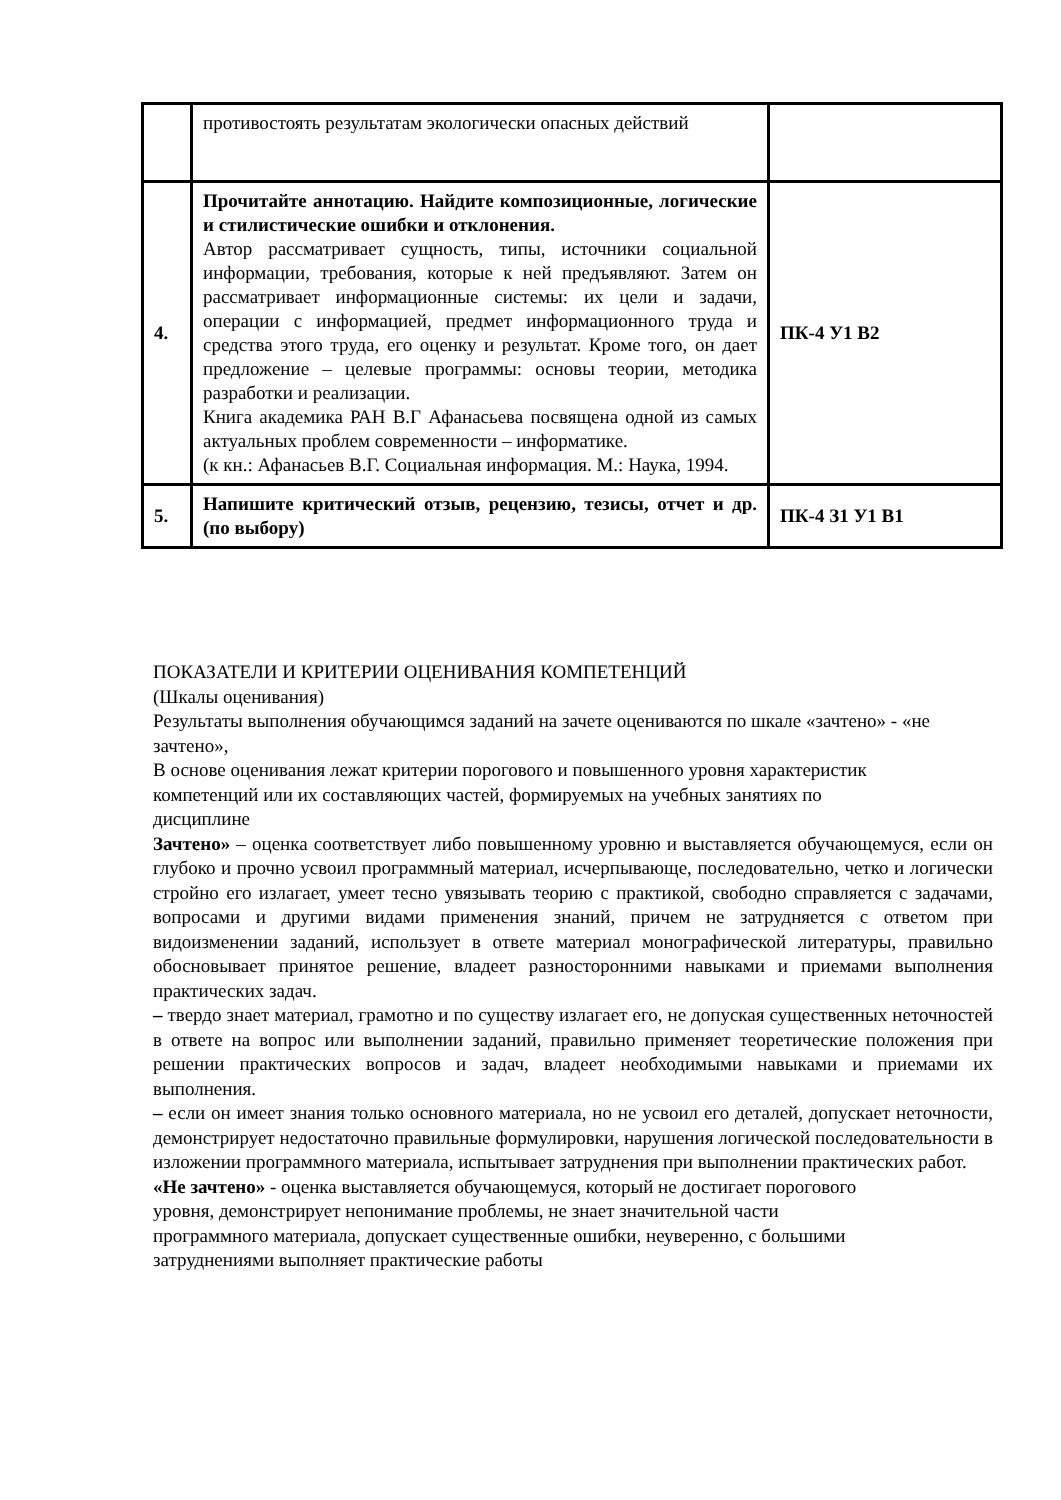| | противостоять результатам экологически опасных действий | |
| 4. | Прочитайте аннотацию. Найдите композиционные, логические и стилистические ошибки и отклонения. Автор рассматривает сущность, типы, источники социальной информации, требования, которые к ней предъявляют. Затем он рассматривает информационные системы: их цели и задачи, операции с информацией, предмет информационного труда и средства этого труда, его оценку и результат. Кроме того, он дает предложение – целевые программы: основы теории, методика разработки и реализации. Книга академика РАН В.Г Афанасьева посвящена одной из самых актуальных проблем современности – информатике. (к кн.: Афанасьев В.Г. Социальная информация. М.: Наука, 1994. | ПК-4 У1 В2 |
| 5. | Напишите критический отзыв, рецензию, тезисы, отчет и др. (по выбору) | ПК-4 З1 У1 В1 |
ПОКАЗАТЕЛИ И КРИТЕРИИ ОЦЕНИВАНИЯ КОМПЕТЕНЦИЙ
(Шкалы оценивания)
Результаты выполнения обучающимся заданий на зачете оцениваются по шкале «зачтено» - «не зачтено»,
В основе оценивания лежат критерии порогового и повышенного уровня характеристик
компетенций или их составляющих частей, формируемых на учебных занятиях по
дисциплине
Зачтено» – оценка соответствует либо повышенному уровню и выставляется обучающемуся, если он глубоко и прочно усвоил программный материал, исчерпывающе, последовательно, четко и логически стройно его излагает, умеет тесно увязывать теорию с практикой, свободно справляется с задачами, вопросами и другими видами применения знаний, причем не затрудняется с ответом при видоизменении заданий, использует в ответе материал монографической литературы, правильно обосновывает принятое решение, владеет разносторонними навыками и приемами выполнения практических задач.
– твердо знает материал, грамотно и по существу излагает его, не допуская существенных неточностей в ответе на вопрос или выполнении заданий, правильно применяет теоретические положения при решении практических вопросов и задач, владеет необходимыми навыками и приемами их выполнения.
– если он имеет знания только основного материала, но не усвоил его деталей, допускает неточности, демонстрирует недостаточно правильные формулировки, нарушения логической последовательности в изложении программного материала, испытывает затруднения при выполнении практических работ.
«Не зачтено» - оценка выставляется обучающемуся, который не достигает порогового
уровня, демонстрирует непонимание проблемы, не знает значительной части
программного материала, допускает существенные ошибки, неуверенно, с большими
затруднениями выполняет практические работы